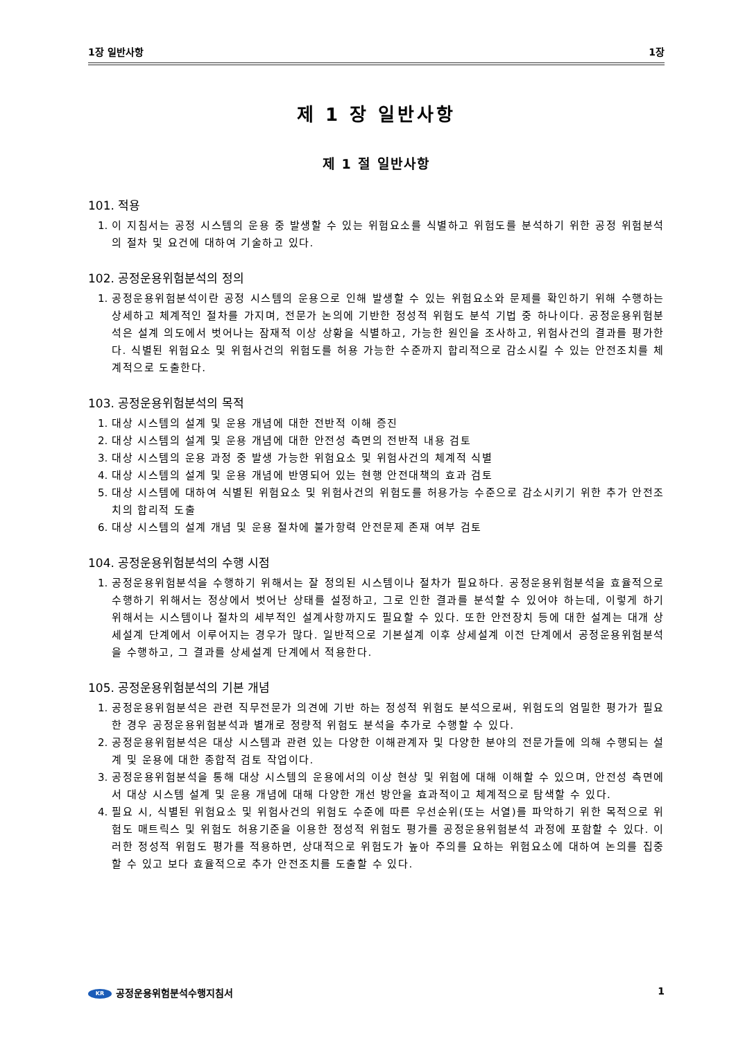1장 일반사항 1장
제 1 장 일반사항
제 1 절 일반사항
101. 적용
1. 이 지침서는 공정 시스템의 운용 중 발생할 수 있는 위험요소를 식별하고 위험도를 분석하기 위한 공정 위험분석의 절차 및 요건에 대하여 기술하고 있다.
102. 공정운용위험분석의 정의
1. 공정운용위험분석이란 공정 시스템의 운용으로 인해 발생할 수 있는 위험요소와 문제를 확인하기 위해 수행하는 상세하고 체계적인 절차를 가지며, 전문가 논의에 기반한 정성적 위험도 분석 기법 중 하나이다. 공정운용위험분석은 설계 의도에서 벗어나는 잠재적 이상 상황을 식별하고, 가능한 원인을 조사하고, 위험사건의 결과를 평가한다. 식별된 위험요소 및 위험사건의 위험도를 허용 가능한 수준까지 합리적으로 감소시킬 수 있는 안전조치를 체계적으로 도출한다.
103. 공정운용위험분석의 목적
1. 대상 시스템의 설계 및 운용 개념에 대한 전반적 이해 증진
2. 대상 시스템의 설계 및 운용 개념에 대한 안전성 측면의 전반적 내용 검토
3. 대상 시스템의 운용 과정 중 발생 가능한 위험요소 및 위험사건의 체계적 식별
4. 대상 시스템의 설계 및 운용 개념에 반영되어 있는 현행 안전대책의 효과 검토
5. 대상 시스템에 대하여 식별된 위험요소 및 위험사건의 위험도를 허용가능 수준으로 감소시키기 위한 추가 안전조치의 합리적 도출
6. 대상 시스템의 설계 개념 및 운용 절차에 불가항력 안전문제 존재 여부 검토
104. 공정운용위험분석의 수행 시점
1. 공정운용위험분석을 수행하기 위해서는 잘 정의된 시스템이나 절차가 필요하다. 공정운용위험분석을 효율적으로 수행하기 위해서는 정상에서 벗어난 상태를 설정하고, 그로 인한 결과를 분석할 수 있어야 하는데, 이렇게 하기 위해서는 시스템이나 절차의 세부적인 설계사항까지도 필요할 수 있다. 또한 안전장치 등에 대한 설계는 대개 상세설계 단계에서 이루어지는 경우가 많다. 일반적으로 기본설계 이후 상세설계 이전 단계에서 공정운용위험분석을 수행하고, 그 결과를 상세설계 단계에서 적용한다.
105. 공정운용위험분석의 기본 개념
1. 공정운용위험분석은 관련 직무전문가 의견에 기반 하는 정성적 위험도 분석으로써, 위험도의 엄밀한 평가가 필요한 경우 공정운용위험분석과 별개로 정량적 위험도 분석을 추가로 수행할 수 있다.
2. 공정운용위험분석은 대상 시스템과 관련 있는 다양한 이해관계자 및 다양한 분야의 전문가들에 의해 수행되는 설계 및 운용에 대한 종합적 검토 작업이다.
3. 공정운용위험분석을 통해 대상 시스템의 운용에서의 이상 현상 및 위험에 대해 이해할 수 있으며, 안전성 측면에서 대상 시스템 설계 및 운용 개념에 대해 다양한 개선 방안을 효과적이고 체계적으로 탐색할 수 있다.
4. 필요 시, 식별된 위험요소 및 위험사건의 위험도 수준에 따른 우선순위(또는 서열)를 파악하기 위한 목적으로 위험도 매트릭스 및 위험도 허용기준을 이용한 정성적 위험도 평가를 공정운용위험분석 과정에 포함할 수 있다. 이러한 정성적 위험도 평가를 적용하면, 상대적으로 위험도가 높아 주의를 요하는 위험요소에 대하여 논의를 집중할 수 있고 보다 효율적으로 추가 안전조치를 도출할 수 있다.
KR 공정운용위험분석수행지침서 1